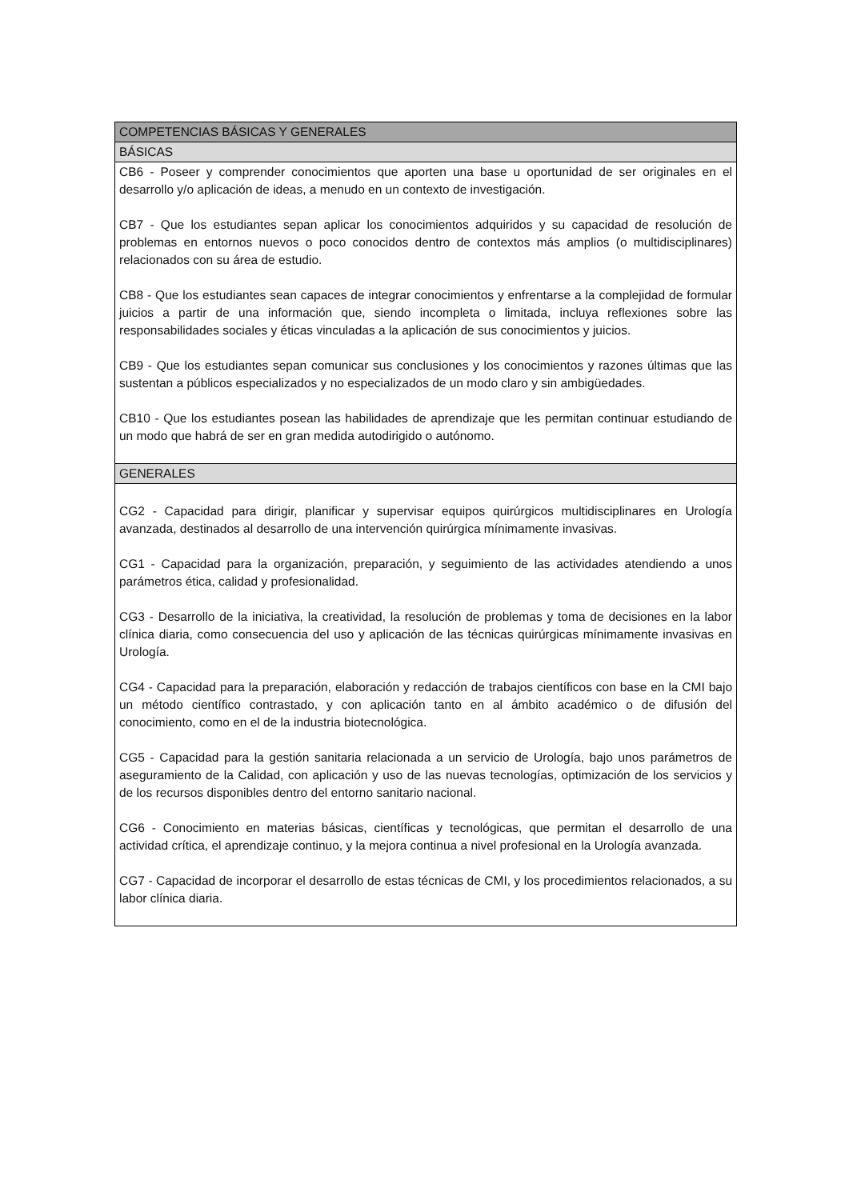| COMPETENCIAS BÁSICAS Y GENERALES |
| BÁSICAS |
| CB6 - Poseer y comprender conocimientos que aporten una base u oportunidad de ser originales en el desarrollo y/o aplicación de ideas, a menudo en un contexto de investigación. CB7 - Que los estudiantes sepan aplicar los conocimientos adquiridos y su capacidad de resolución de problemas en entornos nuevos o poco conocidos dentro de contextos más amplios (o multidisciplinares) relacionados con su área de estudio. CB8 - Que los estudiantes sean capaces de integrar conocimientos y enfrentarse a la complejidad de formular juicios a partir de una información que, siendo incompleta o limitada, incluya reflexiones sobre las responsabilidades sociales y éticas vinculadas a la aplicación de sus conocimientos y juicios. CB9 - Que los estudiantes sepan comunicar sus conclusiones y los conocimientos y razones últimas que las sustentan a públicos especializados y no especializados de un modo claro y sin ambigüedades. CB10 - Que los estudiantes posean las habilidades de aprendizaje que les permitan continuar estudiando de un modo que habrá de ser en gran medida autodirigido o autónomo. |
| GENERALES |
| CG2 - Capacidad para dirigir, planificar y supervisar equipos quirúrgicos multidisciplinares en Urología avanzada, destinados al desarrollo de una intervención quirúrgica mínimamente invasivas. CG1 - Capacidad para la organización, preparación, y seguimiento de las actividades atendiendo a unos parámetros ética, calidad y profesionalidad. CG3 - Desarrollo de la iniciativa, la creatividad, la resolución de problemas y toma de decisiones en la labor clínica diaria, como consecuencia del uso y aplicación de las técnicas quirúrgicas mínimamente invasivas en Urología. CG4 - Capacidad para la preparación, elaboración y redacción de trabajos científicos con base en la CMI bajo un método científico contrastado, y con aplicación tanto en al ámbito académico o de difusión del conocimiento, como en el de la industria biotecnológica. CG5 - Capacidad para la gestión sanitaria relacionada a un servicio de Urología, bajo unos parámetros de aseguramiento de la Calidad, con aplicación y uso de las nuevas tecnologías, optimización de los servicios y de los recursos disponibles dentro del entorno sanitario nacional. CG6 - Conocimiento en materias básicas, científicas y tecnológicas, que permitan el desarrollo de una actividad crítica, el aprendizaje continuo, y la mejora continua a nivel profesional en la Urología avanzada. CG7 - Capacidad de incorporar el desarrollo de estas técnicas de CMI, y los procedimientos relacionados, a su labor clínica diaria. |